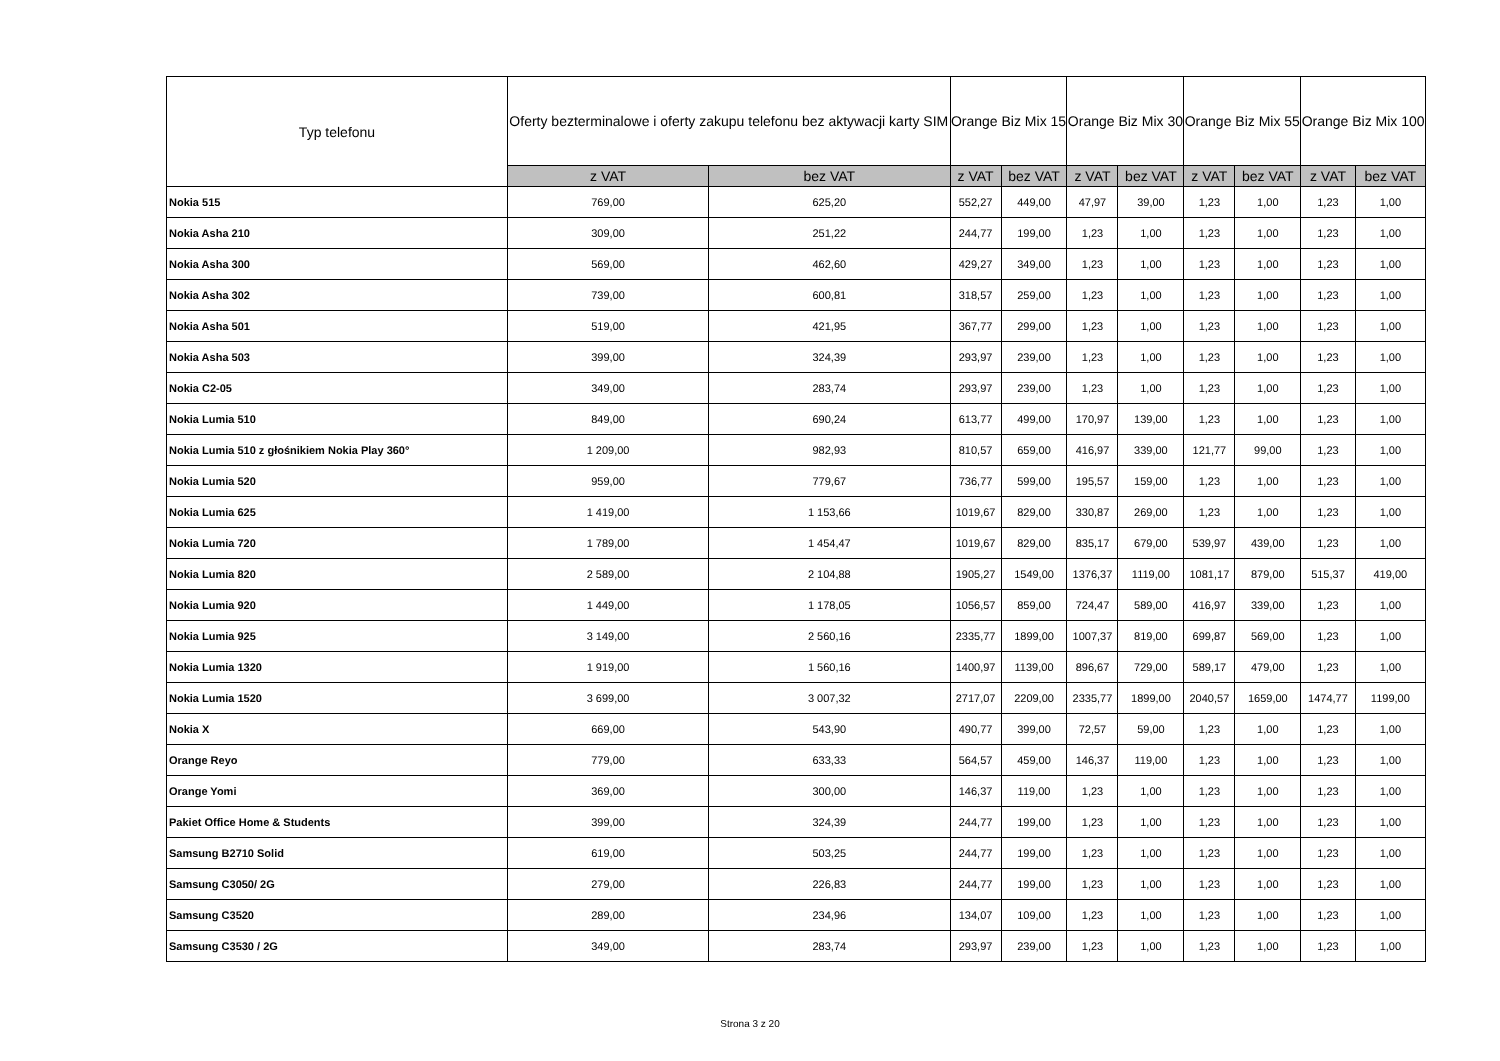| Typ telefonu | Oferty bezterminalowe i oferty zakupu telefonu bez aktywacji karty SIM | | Orange Biz Mix 15 | | Orange Biz Mix 30 | | Orange Biz Mix 55 | | Orange Biz Mix 100 | |
| --- | --- | --- | --- | --- | --- | --- | --- | --- | --- | --- |
| | z VAT | bez VAT | z VAT | bez VAT | z VAT | bez VAT | z VAT | bez VAT | z VAT | bez VAT |
| Nokia 515 | 769,00 | 625,20 | 552,27 | 449,00 | 47,97 | 39,00 | 1,23 | 1,00 | 1,23 | 1,00 |
| Nokia Asha 210 | 309,00 | 251,22 | 244,77 | 199,00 | 1,23 | 1,00 | 1,23 | 1,00 | 1,23 | 1,00 |
| Nokia Asha 300 | 569,00 | 462,60 | 429,27 | 349,00 | 1,23 | 1,00 | 1,23 | 1,00 | 1,23 | 1,00 |
| Nokia Asha 302 | 739,00 | 600,81 | 318,57 | 259,00 | 1,23 | 1,00 | 1,23 | 1,00 | 1,23 | 1,00 |
| Nokia Asha 501 | 519,00 | 421,95 | 367,77 | 299,00 | 1,23 | 1,00 | 1,23 | 1,00 | 1,23 | 1,00 |
| Nokia Asha 503 | 399,00 | 324,39 | 293,97 | 239,00 | 1,23 | 1,00 | 1,23 | 1,00 | 1,23 | 1,00 |
| Nokia C2-05 | 349,00 | 283,74 | 293,97 | 239,00 | 1,23 | 1,00 | 1,23 | 1,00 | 1,23 | 1,00 |
| Nokia Lumia 510 | 849,00 | 690,24 | 613,77 | 499,00 | 170,97 | 139,00 | 1,23 | 1,00 | 1,23 | 1,00 |
| Nokia Lumia 510 z głośnikiem Nokia Play 360° | 1 209,00 | 982,93 | 810,57 | 659,00 | 416,97 | 339,00 | 121,77 | 99,00 | 1,23 | 1,00 |
| Nokia Lumia 520 | 959,00 | 779,67 | 736,77 | 599,00 | 195,57 | 159,00 | 1,23 | 1,00 | 1,23 | 1,00 |
| Nokia Lumia 625 | 1 419,00 | 1 153,66 | 1019,67 | 829,00 | 330,87 | 269,00 | 1,23 | 1,00 | 1,23 | 1,00 |
| Nokia Lumia 720 | 1 789,00 | 1 454,47 | 1019,67 | 829,00 | 835,17 | 679,00 | 539,97 | 439,00 | 1,23 | 1,00 |
| Nokia Lumia 820 | 2 589,00 | 2 104,88 | 1905,27 | 1549,00 | 1376,37 | 1119,00 | 1081,17 | 879,00 | 515,37 | 419,00 |
| Nokia Lumia 920 | 1 449,00 | 1 178,05 | 1056,57 | 859,00 | 724,47 | 589,00 | 416,97 | 339,00 | 1,23 | 1,00 |
| Nokia Lumia 925 | 3 149,00 | 2 560,16 | 2335,77 | 1899,00 | 1007,37 | 819,00 | 699,87 | 569,00 | 1,23 | 1,00 |
| Nokia Lumia 1320 | 1 919,00 | 1 560,16 | 1400,97 | 1139,00 | 896,67 | 729,00 | 589,17 | 479,00 | 1,23 | 1,00 |
| Nokia Lumia 1520 | 3 699,00 | 3 007,32 | 2717,07 | 2209,00 | 2335,77 | 1899,00 | 2040,57 | 1659,00 | 1474,77 | 1199,00 |
| Nokia X | 669,00 | 543,90 | 490,77 | 399,00 | 72,57 | 59,00 | 1,23 | 1,00 | 1,23 | 1,00 |
| Orange Reyo | 779,00 | 633,33 | 564,57 | 459,00 | 146,37 | 119,00 | 1,23 | 1,00 | 1,23 | 1,00 |
| Orange Yomi | 369,00 | 300,00 | 146,37 | 119,00 | 1,23 | 1,00 | 1,23 | 1,00 | 1,23 | 1,00 |
| Pakiet Office Home & Students | 399,00 | 324,39 | 244,77 | 199,00 | 1,23 | 1,00 | 1,23 | 1,00 | 1,23 | 1,00 |
| Samsung B2710 Solid | 619,00 | 503,25 | 244,77 | 199,00 | 1,23 | 1,00 | 1,23 | 1,00 | 1,23 | 1,00 |
| Samsung C3050/ 2G | 279,00 | 226,83 | 244,77 | 199,00 | 1,23 | 1,00 | 1,23 | 1,00 | 1,23 | 1,00 |
| Samsung C3520 | 289,00 | 234,96 | 134,07 | 109,00 | 1,23 | 1,00 | 1,23 | 1,00 | 1,23 | 1,00 |
| Samsung C3530 / 2G | 349,00 | 283,74 | 293,97 | 239,00 | 1,23 | 1,00 | 1,23 | 1,00 | 1,23 | 1,00 |
Strona 3 z 20